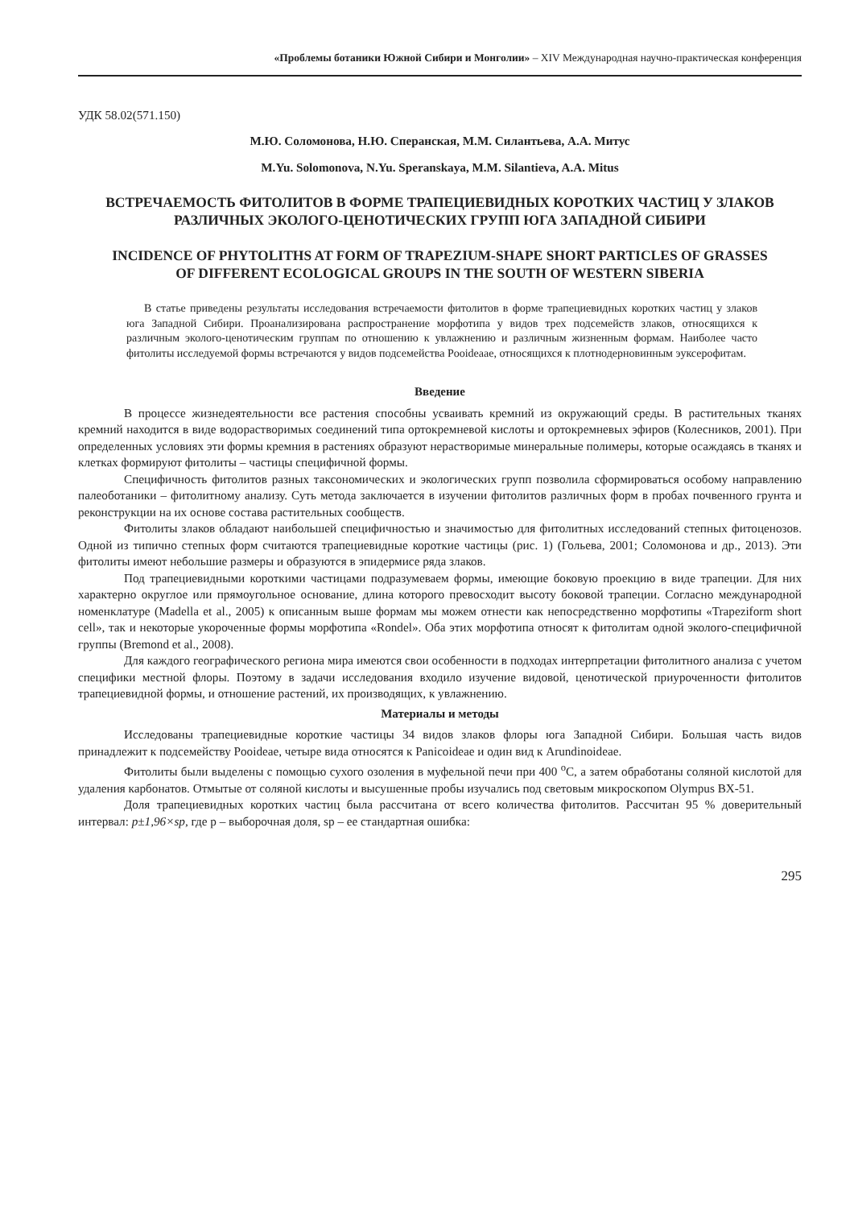«Проблемы ботаники Южной Сибири и Монголии» – XIV Международная научно-практическая конференция
УДК 58.02(571.150)
М.Ю. Соломонова, Н.Ю. Сперанская, М.М. Силантьева, А.А. Митус
M.Yu. Solomonova, N.Yu. Speranskaya, M.M. Silantieva, A.A. Mitus
ВСТРЕЧАЕМОСТЬ ФИТОЛИТОВ В ФОРМЕ ТРАПЕЦИЕВИДНЫХ КОРОТКИХ ЧАСТИЦ У ЗЛАКОВ РАЗЛИЧНЫХ ЭКОЛОГО-ЦЕНОТИЧЕСКИХ ГРУПП ЮГА ЗАПАДНОЙ СИБИРИ
INCIDENCE OF PHYTOLITHS AT FORM OF TRAPEZIUM-SHAPE SHORT PARTICLES OF GRASSES OF DIFFERENT ECOLOGICAL GROUPS IN THE SOUTH OF WESTERN SIBERIA
В статье приведены результаты исследования встречаемости фитолитов в форме трапециевидных коротких частиц у злаков юга Западной Сибири. Проанализирована распространение морфотипа у видов трех подсемейств злаков, относящихся к различным эколого-ценотическим группам по отношению к увлажнению и различным жизненным формам. Наиболее часто фитолиты исследуемой формы встречаются у видов подсемейства Pooideaae, относящихся к плотнодерновинным эуксерофитам.
Введение
В процессе жизнедеятельности все растения способны усваивать кремний из окружающий среды. В растительных тканях кремний находится в виде водорастворимых соединений типа ортокремневой кислоты и ортокремневых эфиров (Колесников, 2001). При определенных условиях эти формы кремния в растениях образуют нерастворимые минеральные полимеры, которые осаждаясь в тканях и клетках формируют фитолиты – частицы специфичной формы.
Специфичность фитолитов разных таксономических и экологических групп позволила сформироваться особому направлению палеоботаники – фитолитному анализу. Суть метода заключается в изучении фитолитов различных форм в пробах почвенного грунта и реконструкции на их основе состава растительных сообществ.
Фитолиты злаков обладают наибольшей специфичностью и значимостью для фитолитных исследований степных фитоценозов. Одной из типично степных форм считаются трапециевидные короткие частицы (рис. 1) (Гольева, 2001; Соломонова и др., 2013). Эти фитолиты имеют небольшие размеры и образуются в эпидермисе ряда злаков.
Под трапециевидными короткими частицами подразумеваем формы, имеющие боковую проекцию в виде трапеции. Для них характерно округлое или прямоугольное основание, длина которого превосходит высоту боковой трапеции. Согласно международной номенклатуре (Madella et al., 2005) к описанным выше формам мы можем отнести как непосредственно морфотипы «Trapeziform short cell», так и некоторые укороченные формы морфотипа «Rondel». Оба этих морфотипа относят к фитолитам одной эколого-специфичной группы (Bremond et al., 2008).
Для каждого географического региона мира имеются свои особенности в подходах интерпретации фитолитного анализа с учетом специфики местной флоры. Поэтому в задачи исследования входило изучение видовой, ценотической приуроченности фитолитов трапециевидной формы, и отношение растений, их производящих, к увлажнению.
Материалы и методы
Исследованы трапециевидные короткие частицы 34 видов злаков флоры юга Западной Сибири. Большая часть видов принадлежит к подсемейству Pooideae, четыре вида относятся к Panicoideae и один вид к Arundinoideae.
Фитолиты были выделены с помощью сухого озоления в муфельной печи при 400 <sup>о</sup>С, а затем обработаны соляной кислотой для удаления карбонатов. Отмытые от соляной кислоты и высушенные пробы изучались под световым микроскопом Olympus BX-51.
Доля трапециевидных коротких частиц была рассчитана от всего количества фитолитов. Рассчитан 95 % доверительный интервал: p±1,96×sp, где p – выборочная доля, sp – ее стандартная ошибка:
295